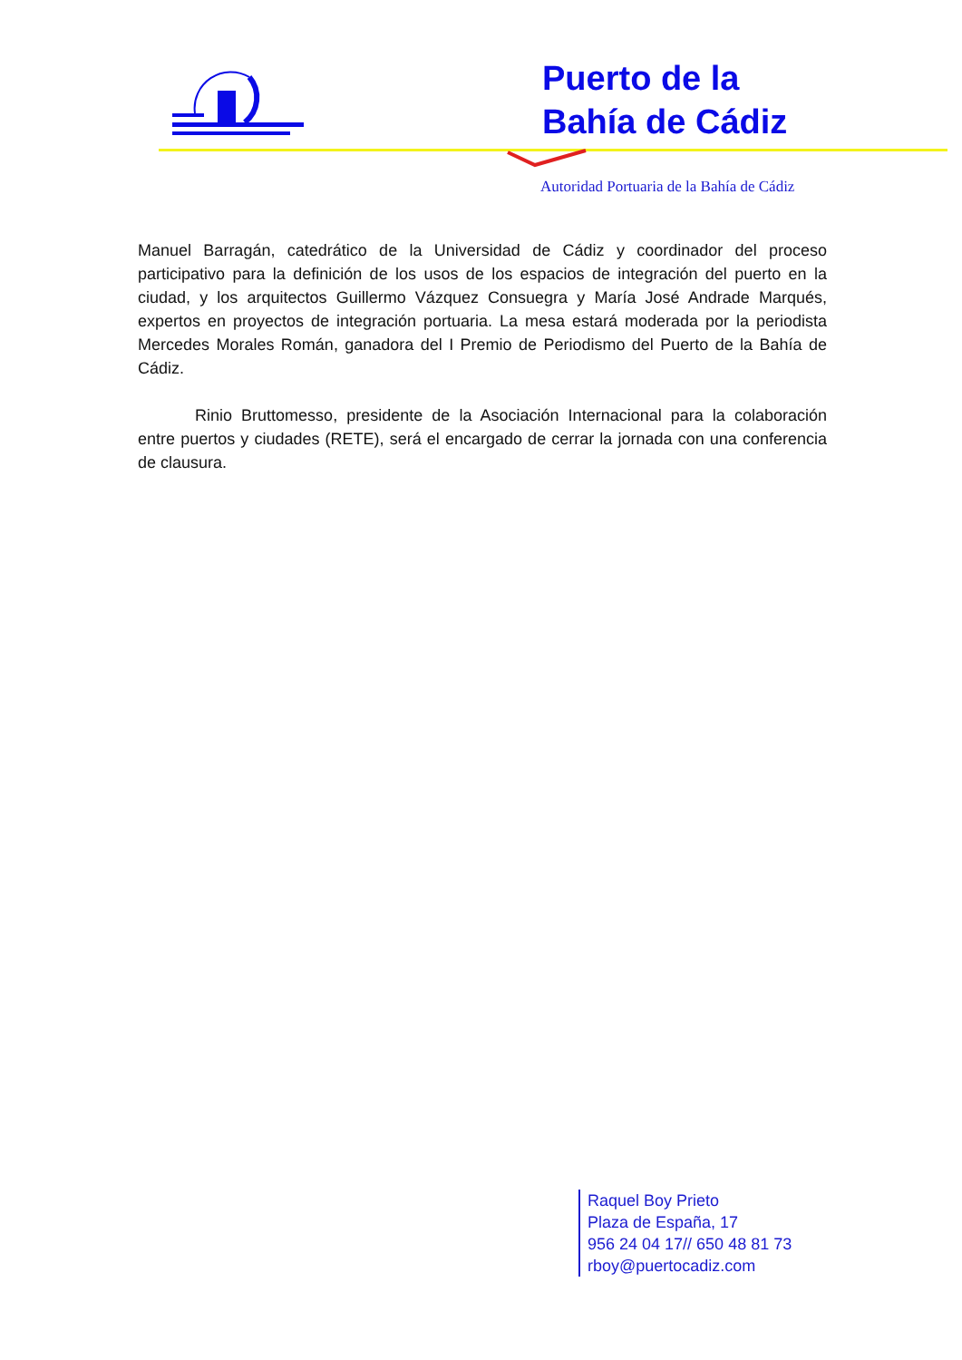Puerto de la
Bahía de Cádiz
Autoridad Portuaria de la Bahía de Cádiz
Manuel Barragán, catedrático de la Universidad de Cádiz y coordinador del proceso participativo para la definición de los usos de los espacios de integración del puerto en la ciudad, y los arquitectos Guillermo Vázquez Consuegra y María José Andrade Marqués, expertos en proyectos de integración portuaria. La mesa estará moderada por la periodista Mercedes Morales Román, ganadora del I Premio de Periodismo del Puerto de la Bahía de Cádiz.
Rinio Bruttomesso, presidente de la Asociación Internacional para la colaboración entre puertos y ciudades (RETE), será el encargado de cerrar la jornada con una conferencia de clausura.
Raquel Boy Prieto
Plaza de España, 17
956 24 04 17// 650 48 81 73
rboy@puertocadiz.com